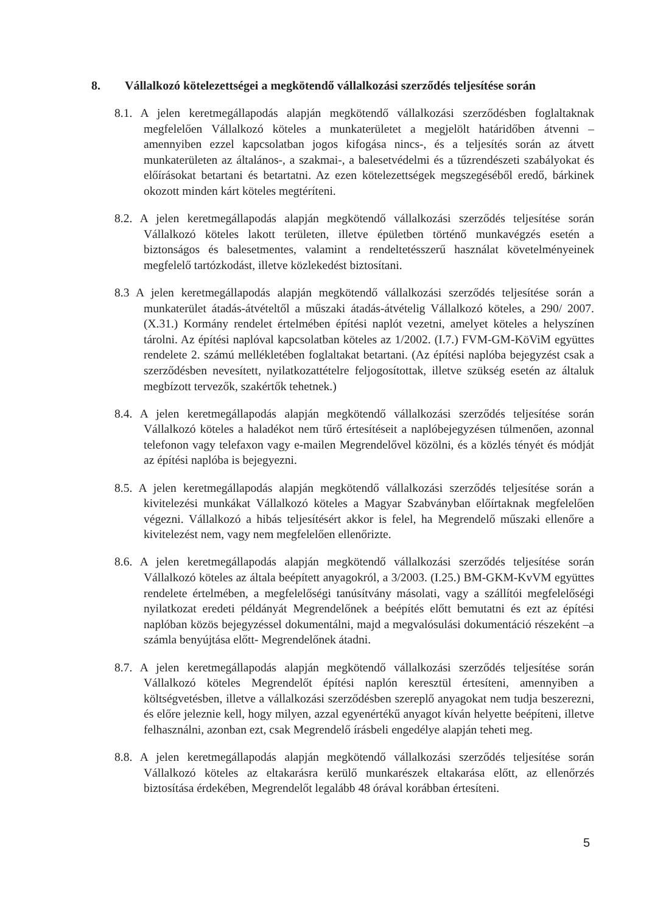8. Vállalkozó kötelezettségei a megkötendő vállalkozási szerződés teljesítése során
8.1. A jelen keretmegállapodás alapján megkötendő vállalkozási szerződésben foglaltaknak megfelelően Vállalkozó köteles a munkaterületet a megjelölt határidőben átvenni –amennyiben ezzel kapcsolatban jogos kifogása nincs-, és a teljesítés során az átvett munkaterületen az általános-, a szakmai-, a balesetvédelmi és a tűzrendészeti szabályokat és előírásokat betartani és betartatni. Az ezen kötelezettségek megszegéséből eredő, bárkinek okozott minden kárt köteles megtéríteni.
8.2. A jelen keretmegállapodás alapján megkötendő vállalkozási szerződés teljesítése során Vállalkozó köteles lakott területen, illetve épületben történő munkavégzés esetén a biztonságos és balesetmentes, valamint a rendeltetésszerű használat követelményeinek megfelelő tartózkodást, illetve közlekedést biztosítani.
8.3 A jelen keretmegállapodás alapján megkötendő vállalkozási szerződés teljesítése során a munkaterület átadás-átvételtől a műszaki átadás-átvételig Vállalkozó köteles, a 290/ 2007. (X.31.) Kormány rendelet értelmében építési naplót vezetni, amelyet köteles a helyszínen tárolni. Az építési naplóval kapcsolatban köteles az 1/2002. (I.7.) FVM-GM-KöViM együttes rendelete 2. számú mellékletében foglaltakat betartani. (Az építési naplóba bejegyzést csak a szerződésben nevesített, nyilatkozattételre feljogosítottak, illetve szükség esetén az általuk megbízott tervezők, szakértők tehetnek.)
8.4. A jelen keretmegállapodás alapján megkötendő vállalkozási szerződés teljesítése során Vállalkozó köteles a haladékot nem tűrő értesítéseit a naplóbejegyzésen túlmenően, azonnal telefonon vagy telefaxon vagy e-mailen Megrendelővel közölni, és a közlés tényét és módját az építési naplóba is bejegyezni.
8.5. A jelen keretmegállapodás alapján megkötendő vállalkozási szerződés teljesítése során a kivitelezési munkákat Vállalkozó köteles a Magyar Szabványban előírtaknak megfelelően végezni. Vállalkozó a hibás teljesítésért akkor is felel, ha Megrendelő műszaki ellenőre a kivitelezést nem, vagy nem megfelelően ellenőrizte.
8.6. A jelen keretmegállapodás alapján megkötendő vállalkozási szerződés teljesítése során Vállalkozó köteles az általa beépített anyagokról, a 3/2003. (I.25.) BM-GKM-KvVM együttes rendelete értelmében, a megfelelőségi tanúsítvány másolati, vagy a szállítói megfelelőségi nyilatkozat eredeti példányát Megrendelőnek a beépítés előtt bemutatni és ezt az építési naplóban közös bejegyzéssel dokumentálni, majd a megvalósulási dokumentáció részeként –a számla benyújtása előtt- Megrendelőnek átadni.
8.7. A jelen keretmegállapodás alapján megkötendő vállalkozási szerződés teljesítése során Vállalkozó köteles Megrendelőt építési naplón keresztül értesíteni, amennyiben a költségvetésben, illetve a vállalkozási szerződésben szereplő anyagokat nem tudja beszerezni, és előre jeleznie kell, hogy milyen, azzal egyenértékű anyagot kíván helyette beépíteni, illetve felhasználni, azonban ezt, csak Megrendelő írásbeli engedélye alapján teheti meg.
8.8. A jelen keretmegállapodás alapján megkötendő vállalkozási szerződés teljesítése során Vállalkozó köteles az eltakarásra kerülő munkarészek eltakarása előtt, az ellenőrzés biztosítása érdekében, Megrendelőt legalább 48 órával korábban értesíteni.
5